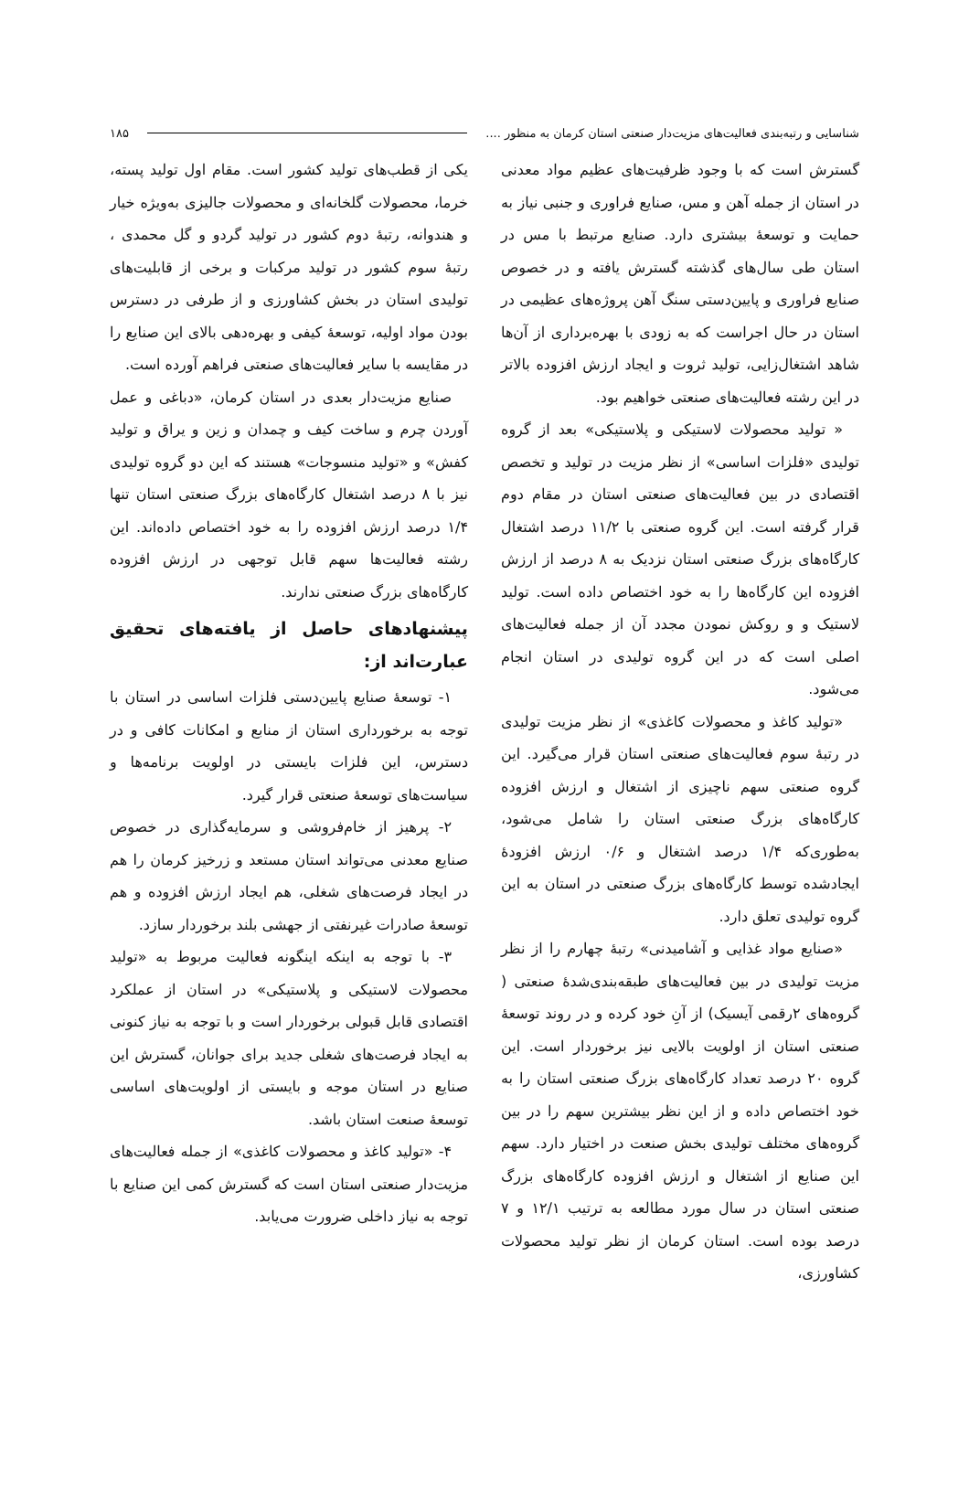شناسایی و رتبه‌بندی فعالیت‌های مزیت‌دار صنعتی استان کرمان به منظور .... ۱۸۵
گسترش است که با وجود ظرفیت‌های عظیم مواد معدنی در استان از جمله آهن و مس، صنایع فراوری و جنبی نیاز به حمایت و توسعهٔ بیشتری دارد. صنایع مرتبط با مس در استان طی سال‌های گذشته گسترش یافته و در خصوص صنایع فراوری و پایین‌دستی سنگ آهن پروژه‌های عظیمی در استان در حال اجراست که به زودی با بهره‌برداری از آن‌ها شاهد اشتغال‌زایی، تولید ثروت و ایجاد ارزش افزوده بالاتر در این رشته فعالیت‌های صنعتی خواهیم بود.
« تولید محصولات لاستیکی و پلاستیکی» بعد از گروه تولیدی «فلزات اساسی» از نظر مزیت در تولید و تخصص اقتصادی در بین فعالیت‌های صنعتی استان در مقام دوم قرار گرفته است. این گروه صنعتی با ۱۱/۲ درصد اشتغال کارگاه‌های بزرگ صنعتی استان نزدیک به ۸ درصد از ارزش افزوده این کارگاه‌ها را به خود اختصاص داده است. تولید لاستیک و و روکش نمودن مجدد آن از جمله فعالیت‌های اصلی است که در این گروه تولیدی در استان انجام می‌شود.
«تولید کاغذ و محصولات کاغذی» از نظر مزیت تولیدی در رتبهٔ سوم فعالیت‌های صنعتی استان قرار می‌گیرد. این گروه صنعتی سهم ناچیزی از اشتغال و ارزش افزوده کارگاه‌های بزرگ صنعتی استان را شامل می‌شود، به‌طوری‌که ۱/۴ درصد اشتغال و ۰/۶ ارزش افزودهٔ ایجادشده توسط کارگاه‌های بزرگ صنعتی در استان به این گروه تولیدی تعلق دارد.
«صنایع مواد غذایی و آشامیدنی» رتبهٔ چهارم را از نظر مزیت تولیدی در بین فعالیت‌های طبقه‌بندی‌شدهٔ صنعتی ( گروه‌های ۲رقمی آیسیک) از آنِ خود کرده و در روند توسعهٔ صنعتی استان از اولویت بالایی نیز برخوردار است. این گروه ۲۰ درصد تعداد کارگاه‌های بزرگ صنعتی استان را به خود اختصاص داده و از این نظر بیشترین سهم را در بین گروه‌های مختلف تولیدی بخش صنعت در اختیار دارد. سهم این صنایع از اشتغال و ارزش افزوده کارگاه‌های بزرگ صنعتی استان در سال مورد مطالعه به ترتیب ۱۲/۱ و ۷ درصد بوده است. استان کرمان از نظر تولید محصولات کشاورزی،
یکی از قطب‌های تولید کشور است. مقام اول تولید پسته، خرما، محصولات گلخانه‌ای و محصولات جالیزی به‌ویژه خیار و هندوانه، رتبهٔ دوم کشور در تولید گردو و گل محمدی ، رتبهٔ سوم کشور در تولید مرکبات و برخی از قابلیت‌های تولیدی استان در بخش کشاورزی و از طرفی در دسترس بودن مواد اولیه، توسعهٔ کیفی و بهره‌دهی بالای این صنایع را در مقایسه با سایر فعالیت‌های صنعتی فراهم آورده است.
صنایع مزیت‌دار بعدی در استان کرمان، «دباغی و عمل آوردن چرم و ساخت کیف و چمدان و زین و یراق و تولید کفش» و «تولید منسوجات» هستند که این دو گروه تولیدی نیز با ۸ درصد اشتغال کارگاه‌های بزرگ صنعتی استان تنها ۱/۴ درصد ارزش افزوده را به خود اختصاص داده‌اند. این رشته فعالیت‌ها سهم قابل توجهی در ارزش افزوده کارگاه‌های بزرگ صنعتی ندارند.
پیشنهادهای حاصل از یافته‌های تحقیق عبارت‌اند از:
۱- توسعهٔ صنایع پایین‌دستی فلزات اساسی در استان با توجه به برخورداری استان از منابع و امکانات کافی و در دسترس، این فلزات بایستی در اولویت برنامه‌ها و سیاست‌های توسعهٔ صنعتی قرار گیرد.
۲- پرهیز از خام‌فروشی و سرمایه‌گذاری در خصوص صنایع معدنی می‌تواند استان مستعد و زرخیز کرمان را هم در ایجاد فرصت‌های شغلی، هم ایجاد ارزش افزوده و هم توسعهٔ صادرات غیرنفتی از جهشی بلند برخوردار سازد.
۳- با توجه به اینکه اینگونه فعالیت مربوط به «تولید محصولات لاستیکی و پلاستیکی» در استان از عملکرد اقتصادی قابل قبولی برخوردار است و با توجه به نیاز کنونی به ایجاد فرصت‌های شغلی جدید برای جوانان، گسترش این صنایع در استان موجه و بایستی از اولویت‌های اساسی توسعهٔ صنعت استان باشد.
۴- «تولید کاغذ و محصولات کاغذی» از جمله فعالیت‌های مزیت‌دار صنعتی استان است که گسترش کمی این صنایع با توجه به نیاز داخلی ضرورت می‌یابد.